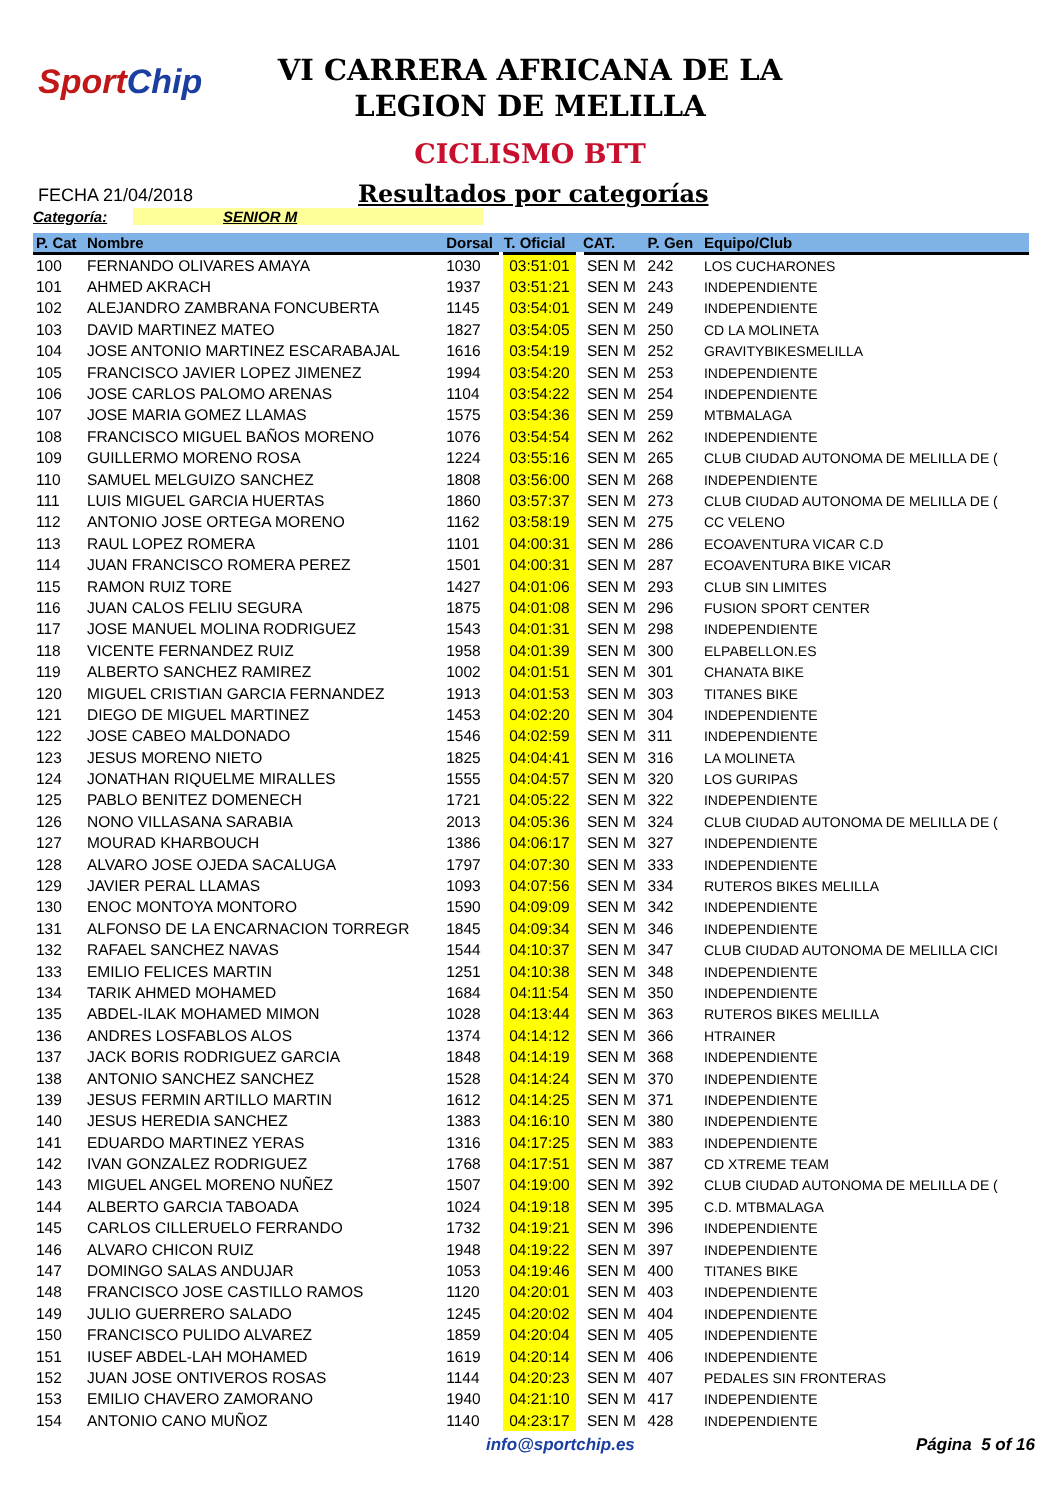SportChip
VI CARRERA AFRICANA DE LA
LEGION DE MELILLA
CICLISMO BTT
FECHA 21/04/2018
Resultados por categorías
Categoría: SENIOR M
| P. Cat | Nombre | Dorsal | T. Oficial | CAT. | P. Gen | Equipo/Club |
| --- | --- | --- | --- | --- | --- | --- |
| 100 | FERNANDO OLIVARES AMAYA | 1030 | 03:51:01 | SEN M | 242 | LOS CUCHARONES |
| 101 | AHMED AKRACH | 1937 | 03:51:21 | SEN M | 243 | INDEPENDIENTE |
| 102 | ALEJANDRO ZAMBRANA FONCUBERTA | 1145 | 03:54:01 | SEN M | 249 | INDEPENDIENTE |
| 103 | DAVID MARTINEZ MATEO | 1827 | 03:54:05 | SEN M | 250 | CD LA MOLINETA |
| 104 | JOSE ANTONIO MARTINEZ ESCARABAJAL | 1616 | 03:54:19 | SEN M | 252 | GRAVITYBIKESMELILLA |
| 105 | FRANCISCO JAVIER LOPEZ JIMENEZ | 1994 | 03:54:20 | SEN M | 253 | INDEPENDIENTE |
| 106 | JOSE CARLOS PALOMO ARENAS | 1104 | 03:54:22 | SEN M | 254 | INDEPENDIENTE |
| 107 | JOSE MARIA GOMEZ LLAMAS | 1575 | 03:54:36 | SEN M | 259 | MTBMALAGA |
| 108 | FRANCISCO MIGUEL BAÑOS MORENO | 1076 | 03:54:54 | SEN M | 262 | INDEPENDIENTE |
| 109 | GUILLERMO MORENO ROSA | 1224 | 03:55:16 | SEN M | 265 | CLUB CIUDAD AUTONOMA DE MELILLA DE ( |
| 110 | SAMUEL MELGUIZO SANCHEZ | 1808 | 03:56:00 | SEN M | 268 | INDEPENDIENTE |
| 111 | LUIS MIGUEL GARCIA HUERTAS | 1860 | 03:57:37 | SEN M | 273 | CLUB CIUDAD AUTONOMA DE MELILLA DE ( |
| 112 | ANTONIO JOSE ORTEGA MORENO | 1162 | 03:58:19 | SEN M | 275 | CC VELENO |
| 113 | RAUL LOPEZ ROMERA | 1101 | 04:00:31 | SEN M | 286 | ECOAVENTURA VICAR C.D |
| 114 | JUAN FRANCISCO ROMERA PEREZ | 1501 | 04:00:31 | SEN M | 287 | ECOAVENTURA BIKE VICAR |
| 115 | RAMON RUIZ TORE | 1427 | 04:01:06 | SEN M | 293 | CLUB SIN LIMITES |
| 116 | JUAN CALOS FELIU SEGURA | 1875 | 04:01:08 | SEN M | 296 | FUSION SPORT CENTER |
| 117 | JOSE MANUEL MOLINA RODRIGUEZ | 1543 | 04:01:31 | SEN M | 298 | INDEPENDIENTE |
| 118 | VICENTE FERNANDEZ RUIZ | 1958 | 04:01:39 | SEN M | 300 | ELPABELLON.ES |
| 119 | ALBERTO SANCHEZ RAMIREZ | 1002 | 04:01:51 | SEN M | 301 | CHANATA BIKE |
| 120 | MIGUEL CRISTIAN GARCIA FERNANDEZ | 1913 | 04:01:53 | SEN M | 303 | TITANES BIKE |
| 121 | DIEGO DE MIGUEL MARTINEZ | 1453 | 04:02:20 | SEN M | 304 | INDEPENDIENTE |
| 122 | JOSE CABEO MALDONADO | 1546 | 04:02:59 | SEN M | 311 | INDEPENDIENTE |
| 123 | JESUS MORENO NIETO | 1825 | 04:04:41 | SEN M | 316 | LA MOLINETA |
| 124 | JONATHAN RIQUELME MIRALLES | 1555 | 04:04:57 | SEN M | 320 | LOS GURIPAS |
| 125 | PABLO BENITEZ DOMENECH | 1721 | 04:05:22 | SEN M | 322 | INDEPENDIENTE |
| 126 | NONO VILLASANA SARABIA | 2013 | 04:05:36 | SEN M | 324 | CLUB CIUDAD AUTONOMA DE MELILLA DE ( |
| 127 | MOURAD KHARBOUCH | 1386 | 04:06:17 | SEN M | 327 | INDEPENDIENTE |
| 128 | ALVARO JOSE OJEDA SACALUGA | 1797 | 04:07:30 | SEN M | 333 | INDEPENDIENTE |
| 129 | JAVIER PERAL LLAMAS | 1093 | 04:07:56 | SEN M | 334 | RUTEROS BIKES MELILLA |
| 130 | ENOC MONTOYA MONTORO | 1590 | 04:09:09 | SEN M | 342 | INDEPENDIENTE |
| 131 | ALFONSO DE LA ENCARNACION TORREGR | 1845 | 04:09:34 | SEN M | 346 | INDEPENDIENTE |
| 132 | RAFAEL SANCHEZ NAVAS | 1544 | 04:10:37 | SEN M | 347 | CLUB CIUDAD AUTONOMA DE MELILLA CICI |
| 133 | EMILIO FELICES MARTIN | 1251 | 04:10:38 | SEN M | 348 | INDEPENDIENTE |
| 134 | TARIK AHMED MOHAMED | 1684 | 04:11:54 | SEN M | 350 | INDEPENDIENTE |
| 135 | ABDEL-ILAK MOHAMED MIMON | 1028 | 04:13:44 | SEN M | 363 | RUTEROS BIKES MELILLA |
| 136 | ANDRES LOSFABLOS ALOS | 1374 | 04:14:12 | SEN M | 366 | HTRAINER |
| 137 | JACK BORIS RODRIGUEZ GARCIA | 1848 | 04:14:19 | SEN M | 368 | INDEPENDIENTE |
| 138 | ANTONIO SANCHEZ SANCHEZ | 1528 | 04:14:24 | SEN M | 370 | INDEPENDIENTE |
| 139 | JESUS FERMIN ARTILLO MARTIN | 1612 | 04:14:25 | SEN M | 371 | INDEPENDIENTE |
| 140 | JESUS HEREDIA SANCHEZ | 1383 | 04:16:10 | SEN M | 380 | INDEPENDIENTE |
| 141 | EDUARDO MARTINEZ YERAS | 1316 | 04:17:25 | SEN M | 383 | INDEPENDIENTE |
| 142 | IVAN GONZALEZ RODRIGUEZ | 1768 | 04:17:51 | SEN M | 387 | CD XTREME TEAM |
| 143 | MIGUEL ANGEL MORENO NUÑEZ | 1507 | 04:19:00 | SEN M | 392 | CLUB CIUDAD AUTONOMA DE MELILLA DE ( |
| 144 | ALBERTO GARCIA TABOADA | 1024 | 04:19:18 | SEN M | 395 | C.D. MTBMALAGA |
| 145 | CARLOS CILLERUELO FERRANDO | 1732 | 04:19:21 | SEN M | 396 | INDEPENDIENTE |
| 146 | ALVARO CHICON RUIZ | 1948 | 04:19:22 | SEN M | 397 | INDEPENDIENTE |
| 147 | DOMINGO SALAS ANDUJAR | 1053 | 04:19:46 | SEN M | 400 | TITANES BIKE |
| 148 | FRANCISCO JOSE CASTILLO RAMOS | 1120 | 04:20:01 | SEN M | 403 | INDEPENDIENTE |
| 149 | JULIO GUERRERO SALADO | 1245 | 04:20:02 | SEN M | 404 | INDEPENDIENTE |
| 150 | FRANCISCO PULIDO ALVAREZ | 1859 | 04:20:04 | SEN M | 405 | INDEPENDIENTE |
| 151 | IUSEF ABDEL-LAH MOHAMED | 1619 | 04:20:14 | SEN M | 406 | INDEPENDIENTE |
| 152 | JUAN JOSE ONTIVEROS ROSAS | 1144 | 04:20:23 | SEN M | 407 | PEDALES SIN FRONTERAS |
| 153 | EMILIO CHAVERO ZAMORANO | 1940 | 04:21:10 | SEN M | 417 | INDEPENDIENTE |
| 154 | ANTONIO CANO MUÑOZ | 1140 | 04:23:17 | SEN M | 428 | INDEPENDIENTE |
info@sportchip.es Página 5 of 16